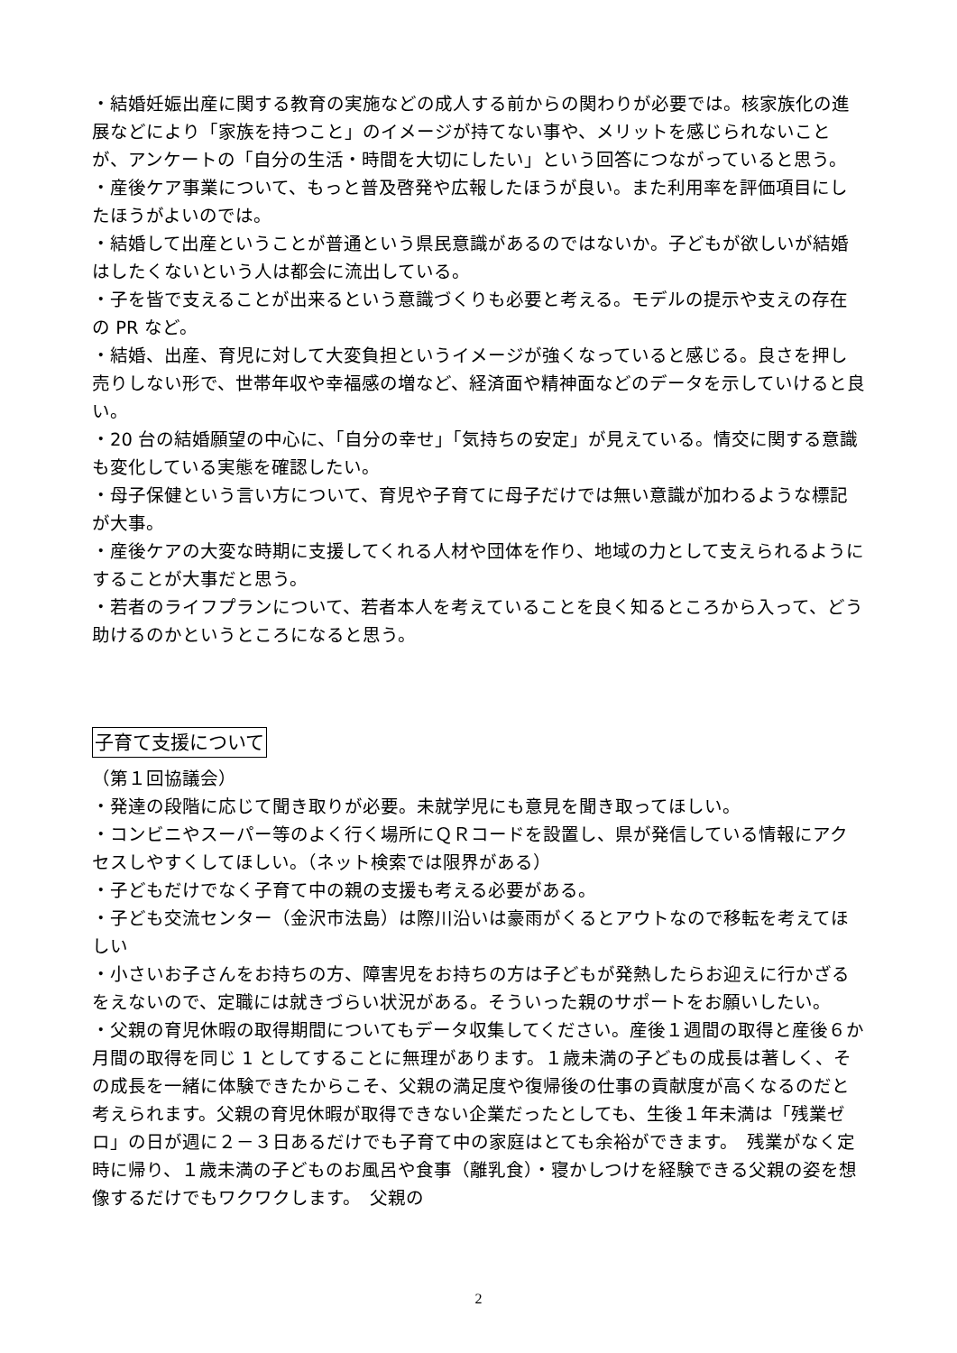・結婚妊娠出産に関する教育の実施などの成人する前からの関わりが必要では。核家族化の進展などにより「家族を持つこと」のイメージが持てない事や、メリットを感じられないことが、アンケートの「自分の生活・時間を大切にしたい」という回答につながっていると思う。
・産後ケア事業について、もっと普及啓発や広報したほうが良い。また利用率を評価項目にしたほうがよいのでは。
・結婚して出産ということが普通という県民意識があるのではないか。子どもが欲しいが結婚はしたくないという人は都会に流出している。
・子を皆で支えることが出来るという意識づくりも必要と考える。モデルの提示や支えの存在の PR など。
・結婚、出産、育児に対して大変負担というイメージが強くなっていると感じる。良さを押し売りしない形で、世帯年収や幸福感の増など、経済面や精神面などのデータを示していけると良い。
・20 台の結婚願望の中心に、「自分の幸せ」「気持ちの安定」が見えている。情交に関する意識も変化している実態を確認したい。
・母子保健という言い方について、育児や子育てに母子だけでは無い意識が加わるような標記が大事。
・産後ケアの大変な時期に支援してくれる人材や団体を作り、地域の力として支えられるようにすることが大事だと思う。
・若者のライフプランについて、若者本人を考えていることを良く知るところから入って、どう助けるのかというところになると思う。
子育て支援について
（第１回協議会）
・発達の段階に応じて聞き取りが必要。未就学児にも意見を聞き取ってほしい。
・コンビニやスーパー等のよく行く場所にＱＲコードを設置し、県が発信している情報にアクセスしやすくしてほしい。（ネット検索では限界がある）
・子どもだけでなく子育て中の親の支援も考える必要がある。
・子ども交流センター（金沢市法島）は際川沿いは豪雨がくるとアウトなので移転を考えてほしい
・小さいお子さんをお持ちの方、障害児をお持ちの方は子どもが発熱したらお迎えに行かざるをえないので、定職には就きづらい状況がある。そういった親のサポートをお願いしたい。
・父親の育児休暇の取得期間についてもデータ収集してください。産後１週間の取得と産後６か月間の取得を同じ 1 としてすることに無理があります。１歳未満の子どもの成長は著しく、その成長を一緒に体験できたからこそ、父親の満足度や復帰後の仕事の貢献度が高くなるのだと考えられます。父親の育児休暇が取得できない企業だったとしても、生後１年未満は「残業ゼロ」の日が週に２－３日あるだけでも子育て中の家庭はとても余裕ができます。　残業がなく定時に帰り、１歳未満の子どものお風呂や食事（離乳食）・寝かしつけを経験できる父親の姿を想像するだけでもワクワクします。　父親の
2